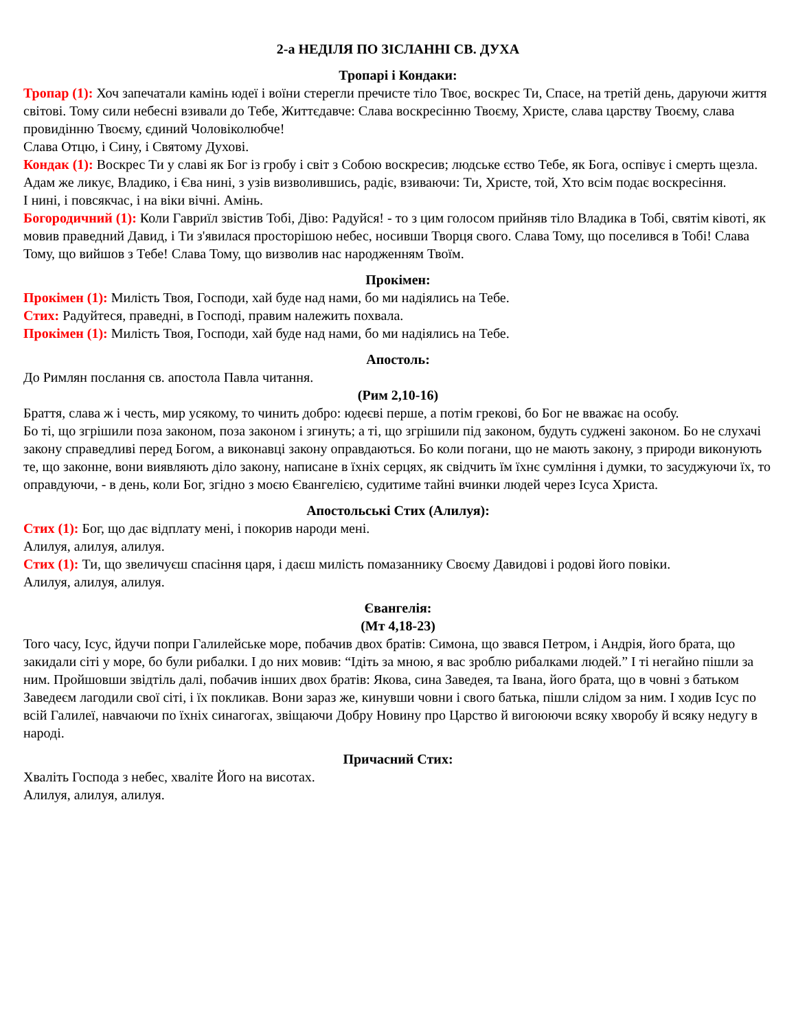2-а НЕДІЛЯ ПО ЗІСЛАННІ СВ. ДУХА
Тропарі і Кондаки:
Тропар (1): Хоч запечатали камінь юдеї і воїни стерегли пречисте тіло Твоє, воскрес Ти, Спасе, на третій день, даруючи життя світові. Тому сили небесні взивали до Тебе, Життєдавче: Слава воскресінню Твоєму, Христе, слава царству Твоєму, слава провидінню Твоєму, єдиний Чоловіколюбче!
Слава Отцю, і Сину, і Святому Духові.
Кондак (1): Воскрес Ти у славі як Бог із гробу і світ з Собою воскресив; людське єство Тебе, як Бога, оспівує і смерть щезла. Адам же ликує, Владико, і Єва нині, з узів визволившись, радіє, взиваючи: Ти, Христе, той, Хто всім подає воскресіння.
І нині, і повсякчас, і на віки вічні. Амінь.
Богородичний (1): Коли Гавриїл звістив Тобі, Діво: Радуйся! - то з цим голосом прийняв тіло Владика в Тобі, святім ківоті, як мовив праведний Давид, і Ти з'явилася просторішою небес, носивши Творця свого. Слава Тому, що поселився в Тобі! Слава Тому, що вийшов з Тебе! Слава Тому, що визволив нас народженням Твоїм.
Прокімен:
Прокімен (1): Милість Твоя, Господи, хай буде над нами, бо ми надіялись на Тебе.
Стих: Радуйтеся, праведні, в Господі, правим належить похвала.
Прокімен (1): Милість Твоя, Господи, хай буде над нами, бо ми надіялись на Тебе.
Апостоль:
До Римлян послання св. апостола Павла читання.
(Рим 2,10-16)
Браття, слава ж і честь, мир усякому, то чинить добро: юдеєві перше, а потім грекові, бо Бог не вважає на особу.
Бо ті, що згрішили поза законом, поза законом і згинуть; а ті, що згрішили під законом, будуть суджені законом. Бо не слухачі закону справедливі перед Богом, а виконавці закону оправдаються. Бо коли погани, що не мають закону, з природи виконують те, що законне, вони виявляють діло закону, написане в їхніх серцях, як свідчить їм їхнє сумління і думки, то засуджуючи їх, то оправдуючи, - в день, коли Бог, згідно з моєю Євангелією, судитиме тайні вчинки людей через Ісуса Христа.
Апостольські Стих (Алилуя):
Стих (1): Бог, що дає відплату мені, і покорив народи мені.
Алилуя, алилуя, алилуя.
Стих (1): Ти, що звеличуєш спасіння царя, і даєш милість помазаннику Своєму Давидові і родові його повіки.
Алилуя, алилуя, алилуя.
Євангелія:
(Мт 4,18-23)
Того часу, Ісус, йдучи попри Галилейське море, побачив двох братів: Симона, що звався Петром, і Андрія, його брата, що закидали сіті у море, бо були рибалки. І до них мовив: “Ідіть за мною, я вас зроблю рибалками людей.” І ті негайно пішли за ним. Пройшовши звідтіль далі, побачив інших двох братів: Якова, сина Заведея, та Івана, його брата, що в човні з батьком Заведеєм лагодили свої сіті, і їх покликав. Вони зараз же, кинувши човни і свого батька, пішли слідом за ним. І ходив Ісус по всій Галилеї, навчаючи по їхніх синагогах, звіщаючи Добру Новину про Царство й вигоюючи всяку хворобу й всяку недугу в народі.
Причасний Стих:
Хваліть Господа з небес, хваліте Його на висотах.
Алилуя, алилуя, алилуя.